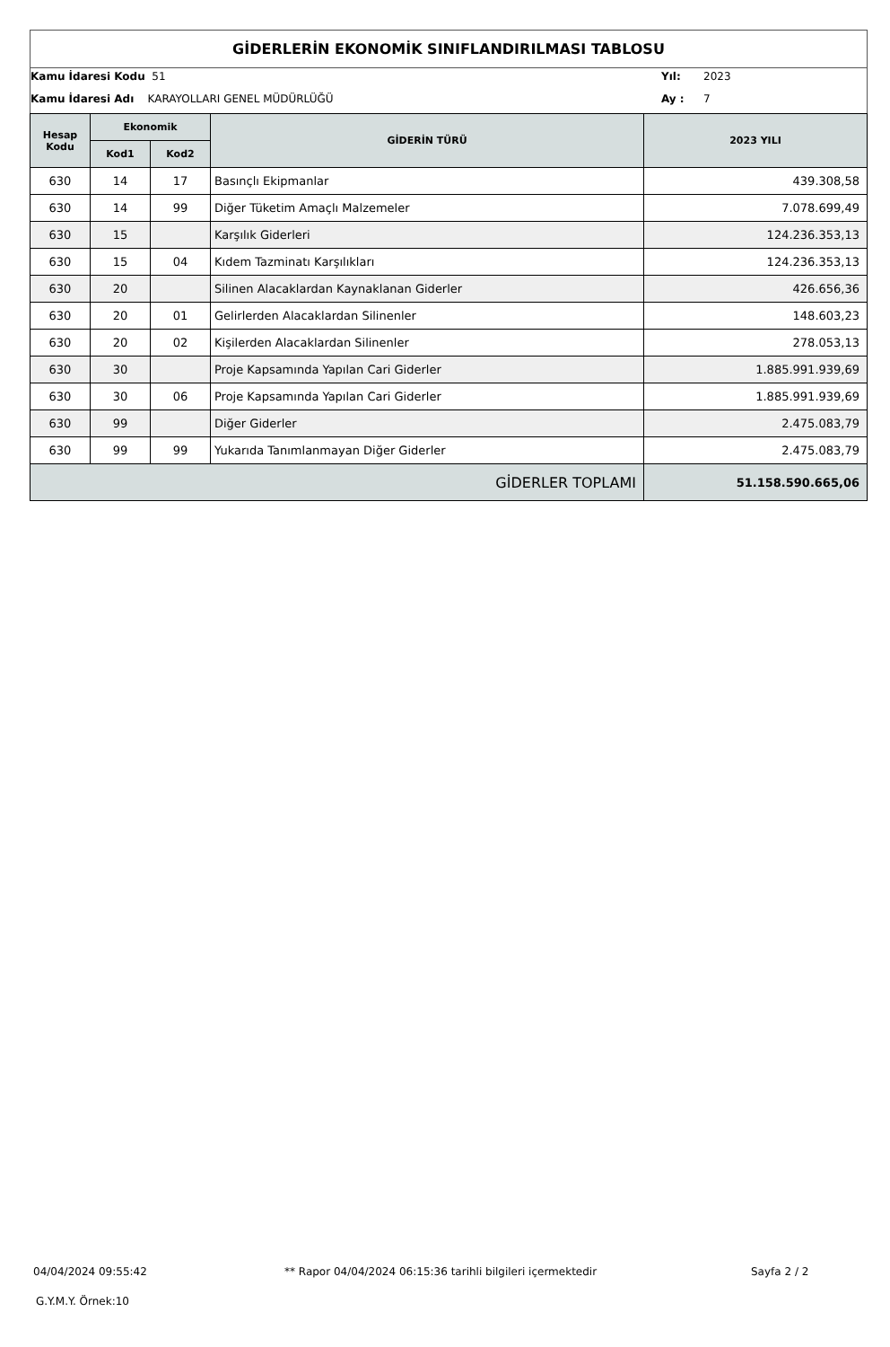GİDERLERİN EKONOMİK SINIFLANDIRILMASI TABLOSU
Kamu İdaresi Kodu 51 Yıl: 2023
Kamu İdaresi Adı KARAYOLLARI GENEL MÜDÜRLÜĞÜ
Ay : 7
| Hesap Kodu | Ekonomik | | GİDERİN TÜRÜ | 2023 YILI |
| --- | --- | --- | --- | --- |
| | Kod1 | Kod2 | | |
| 630 | 14 | 17 | Basınçlı Ekipmanlar | 439.308,58 |
| 630 | 14 | 99 | Diğer Tüketim Amaçlı Malzemeler | 7.078.699,49 |
| 630 | 15 | | Karşılık Giderleri | 124.236.353,13 |
| 630 | 15 | 04 | Kıdem Tazminatı Karşılıkları | 124.236.353,13 |
| 630 | 20 | | Silinen Alacaklardan Kaynaklanan Giderler | 426.656,36 |
| 630 | 20 | 01 | Gelirlerden Alacaklardan Silinenler | 148.603,23 |
| 630 | 20 | 02 | Kişilerden Alacaklardan Silinenler | 278.053,13 |
| 630 | 30 | | Proje Kapsamında Yapılan Cari Giderler | 1.885.991.939,69 |
| 630 | 30 | 06 | Proje Kapsamında Yapılan Cari Giderler | 1.885.991.939,69 |
| 630 | 99 | | Diğer Giderler | 2.475.083,79 |
| 630 | 99 | 99 | Yukarıda Tanımlanmayan Diğer Giderler | 2.475.083,79 |
| GİDERLER TOPLAMI | | | | 51.158.590.665,06 |
04/04/2024 09:55:42
** Rapor 04/04/2024 06:15:36 tarihli bilgileri içermektedir
Sayfa 2 / 2
G.Y.M.Y. Örnek:10